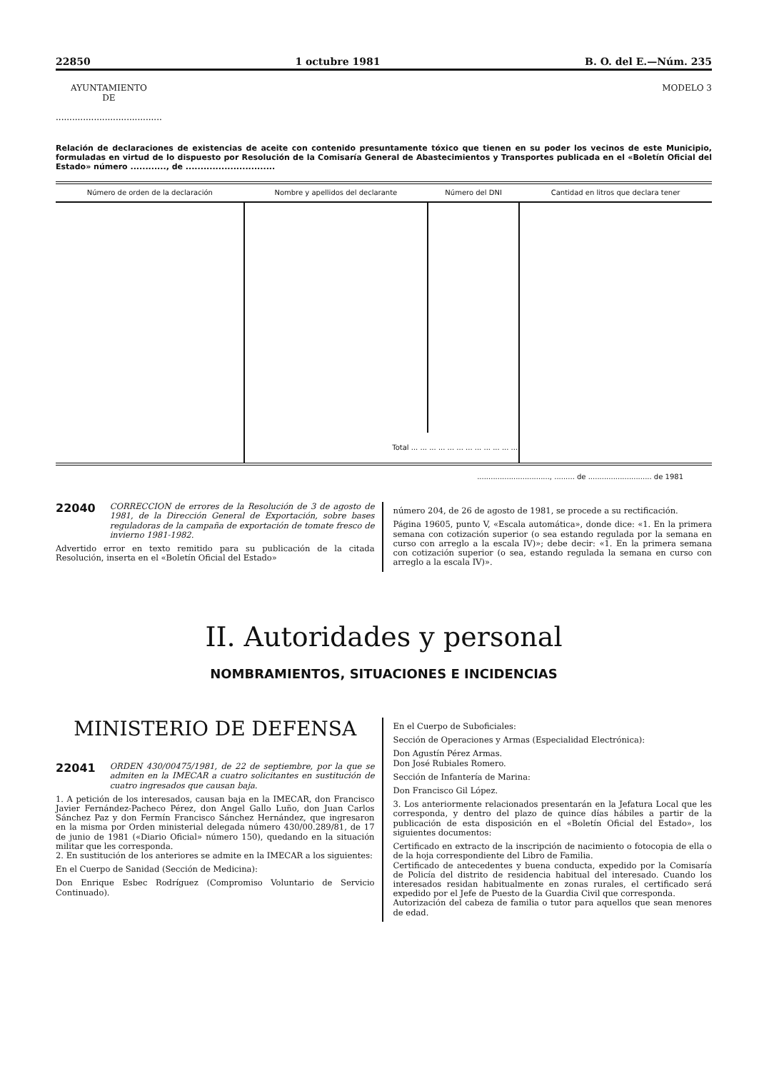22850 1 octubre 1981 B. O. del E.—Núm. 235
AYUNTAMIENTO
DE
.......................................
MODELO 3
Relación de declaraciones de existencias de aceite con contenido presuntamente tóxico que tienen en su poder los vecinos de este Municipio, formuladas en virtud de lo dispuesto por Resolución de la Comisaría General de Abastecimientos y Transportes publicada en el «Boletín Oficial del Estado» número ............, de ..............................
| Número de orden de la declaración | Nombre y apellidos del declarante | Número del DNI | Cantidad en litros que declara tener |
| --- | --- | --- | --- |
| | Total ... ... ... ... ... ... ... ... ... ... ... ... | | |
................................, ......... de ............................ de 1981
22040 CORRECCION de errores de la Resolución de 3 de agosto de 1981, de la Dirección General de Exportación, sobre bases reguladoras de la campaña de exportación de tomate fresco de invierno 1981-1982.
Advertido error en texto remitido para su publicación de la citada Resolución, inserta en el «Boletín Oficial del Estado»
número 204, de 26 de agosto de 1981, se procede a su rectificación.
Página 19605, punto V, «Escala automática», donde dice: «1. En la primera semana con cotización superior (o sea estando regulada por la semana en curso con arreglo a la escala IV)»; debe decir: «1. En la primera semana con cotización superior (o sea, estando regulada la semana en curso con arreglo a la escala IV)».
II. Autoridades y personal
NOMBRAMIENTOS, SITUACIONES E INCIDENCIAS
MINISTERIO DE DEFENSA
22041 ORDEN 430/00475/1981, de 22 de septiembre, por la que se admiten en la IMECAR a cuatro solicitantes en sustitución de cuatro ingresados que causan baja.
1. A petición de los interesados, causan baja en la IMECAR, don Francisco Javier Fernández-Pacheco Pérez, don Angel Gallo Luño, don Juan Carlos Sánchez Paz y don Fermín Francisco Sánchez Hernández, que ingresaron en la misma por Orden ministerial delegada número 430/00.289/81, de 17 de junio de 1981 («Diario Oficial» número 150), quedando en la situación militar que les corresponda.
2. En sustitución de los anteriores se admite en la IMECAR a los siguientes:
En el Cuerpo de Sanidad (Sección de Medicina):
Don Enrique Esbec Rodríguez (Compromiso Voluntario de Servicio Continuado).
En el Cuerpo de Suboficiales:
Sección de Operaciones y Armas (Especialidad Electrónica):
Don Agustín Pérez Armas.
Don José Rubiales Romero.
Sección de Infantería de Marina:
Don Francisco Gil López.
3. Los anteriormente relacionados presentarán en la Jefatura Local que les corresponda, y dentro del plazo de quince días hábiles a partir de la publicación de esta disposición en el «Boletín Oficial del Estado», los siguientes documentos:
Certificado en extracto de la inscripción de nacimiento o fotocopia de ella o de la hoja correspondiente del Libro de Familia.
Certificado de antecedentes y buena conducta, expedido por la Comisaría de Policía del distrito de residencia habitual del interesado. Cuando los interesados residan habitualmente en zonas rurales, el certificado será expedido por el Jefe de Puesto de la Guardia Civil que corresponda.
Autorización del cabeza de familia o tutor para aquellos que sean menores de edad.